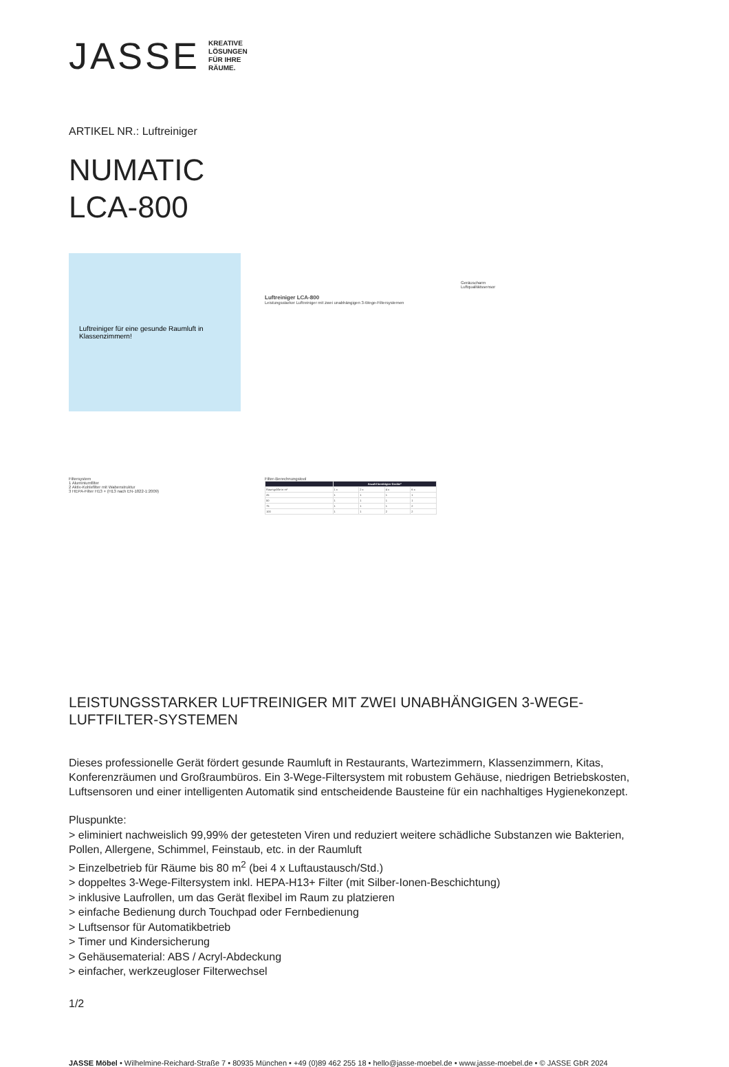JASSE
KREATIVE
LÖSUNGEN
FÜR IHRE
RÄUME.
ARTIKEL NR.: Luftreiniger
NUMATIC
LCA-800
Luftreiniger für eine gesunde Raumluft in Klassenzimmern!
Luftreiniger LCA-800
Leistungsstarker Luftreiniger mit zwei unabhängigen 3-Wege-Filtersystemen
Geräuscharm
Luftqualitätssensor
Filtersystem
1 Aluminiumfilter
2 Aktiv-Kohlefilter mit Wabenstruktur
3 HEPA-Filter H13 + (H13 nach EN-1822-1:2009)
Filter-Berechnungstool
| | Anzahl benötigter Geräte* | | | |
| --- | --- | --- | --- | --- |
| Raumgröße in m² | 1 x | 2 x | 4 x | 6 x |
| 25 | 1 | 1 | 1 | 1 |
| 50 | 1 | 1 | 1 | 1 |
| 75 | 1 | 1 | 1 | 2 |
| 100 | 1 | 1 | 2 | 2 |
LEISTUNGSSTARKER LUFTREINIGER MIT ZWEI UNABHÄNGIGEN 3-WEGE-LUFTFILTER-SYSTEMEN
Dieses professionelle Gerät fördert gesunde Raumluft in Restaurants, Wartezimmern, Klassenzimmern, Kitas, Konferenzräumen und Großraumbüros. Ein 3-Wege-Filtersystem mit robustem Gehäuse, niedrigen Betriebskosten, Luftsensoren und einer intelligenten Automatik sind entscheidende Bausteine für ein nachhaltiges Hygienekonzept.
Pluspunkte:
> eliminiert nachweislich 99,99% der getesteten Viren und reduziert weitere schädliche Substanzen wie Bakterien, Pollen, Allergene, Schimmel, Feinstaub, etc. in der Raumluft
> Einzelbetrieb für Räume bis 80 m<sup>2</sup> (bei 4 x Luftaustausch/Std.)
> doppeltes 3-Wege-Filtersystem inkl. HEPA-H13+ Filter (mit Silber-Ionen-Beschichtung)
> inklusive Laufrollen, um das Gerät flexibel im Raum zu platzieren
> einfache Bedienung durch Touchpad oder Fernbedienung
> Luftsensor für Automatikbetrieb
> Timer und Kindersicherung
> Gehäusematerial: ABS / Acryl-Abdeckung
> einfacher, werkzeugloser Filterwechsel
1/2
JASSE Möbel • Wilhelmine-Reichard-Straße 7 • 80935 München • +49 (0)89 462 255 18 • hello@jasse-moebel.de • www.jasse-moebel.de • © JASSE GbR 2024